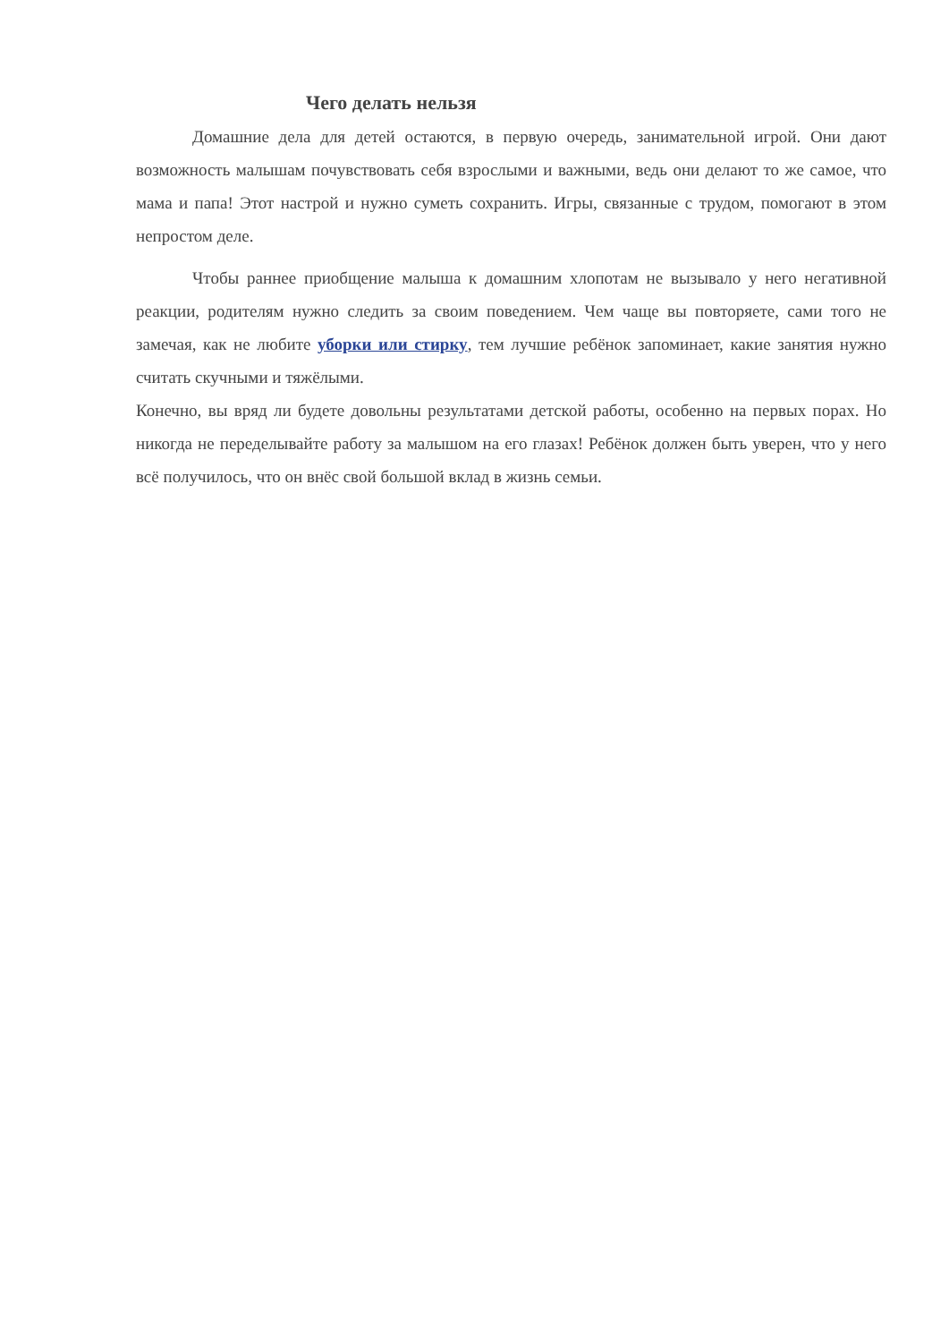Чего делать нельзя
Домашние дела для детей остаются, в первую очередь, занимательной игрой. Они дают возможность малышам почувствовать себя взрослыми и важными, ведь они делают то же самое, что мама и папа! Этот настрой и нужно суметь сохранить. Игры, связанные с трудом, помогают в этом непростом деле.
Чтобы раннее приобщение малыша к домашним хлопотам не вызывало у него негативной реакции, родителям нужно следить за своим поведением. Чем чаще вы повторяете, сами того не замечая, как не любите уборки или стирку, тем лучшие ребёнок запоминает, какие занятия нужно считать скучными и тяжёлыми.
Конечно, вы вряд ли будете довольны результатами детской работы, особенно на первых порах. Но никогда не переделывайте работу за малышом на его глазах! Ребёнок должен быть уверен, что у него всё получилось, что он внёс свой большой вклад в жизнь семьи.